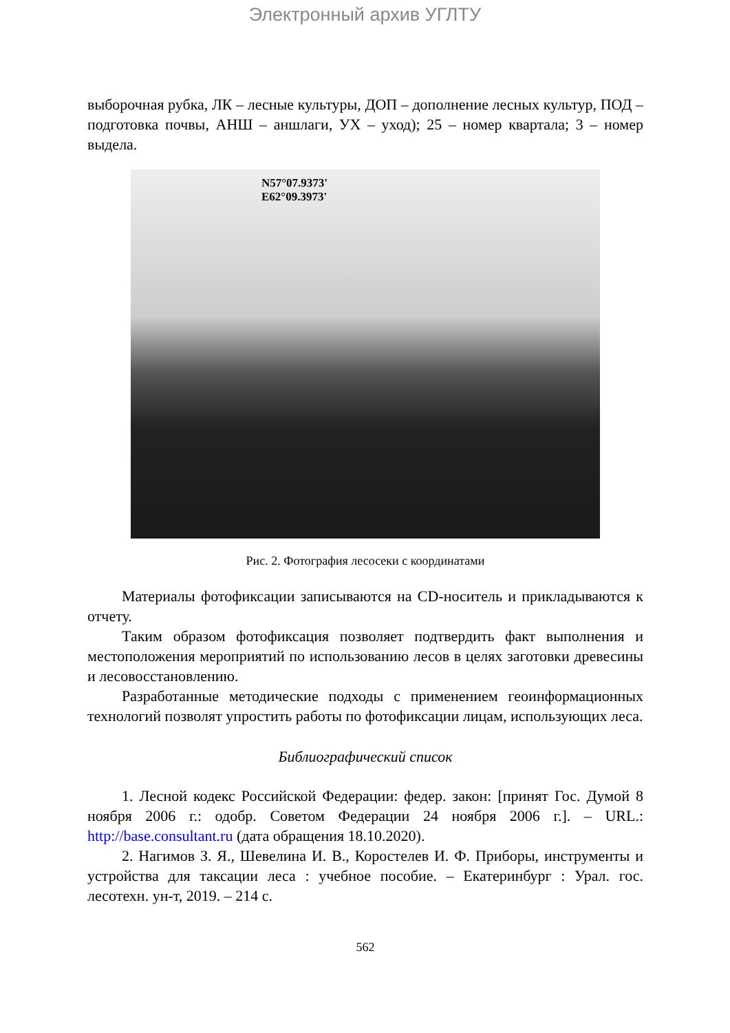Электронный архив УГЛТУ
выборочная рубка, ЛК – лесные культуры, ДОП – дополнение лесных культур, ПОД – подготовка почвы, АНШ – аншлаги, УХ – уход); 25 – номер квартала; 3 – номер выдела.
N57°07.9373'
E62°09.3973'
Рис. 2. Фотография лесосеки с координатами
Материалы фотофиксации записываются на CD-носитель и прикладываются к отчету.
Таким образом фотофиксация позволяет подтвердить факт выполнения и местоположения мероприятий по использованию лесов в целях заготовки древесины и лесовосстановлению.
Разработанные методические подходы с применением геоинформационных технологий позволят упростить работы по фотофиксации лицам, использующих леса.
Библиографический список
1. Лесной кодекс Российской Федерации: федер. закон: [принят Гос. Думой 8 ноября 2006 г.: одобр. Советом Федерации 24 ноября 2006 г.]. – URL.: http://base.consultant.ru (дата обращения 18.10.2020).
2. Нагимов З. Я., Шевелина И. В., Коростелев И. Ф. Приборы, инструменты и устройства для таксации леса : учебное пособие. – Екатеринбург : Урал. гос. лесотехн. ун-т, 2019. – 214 с.
562